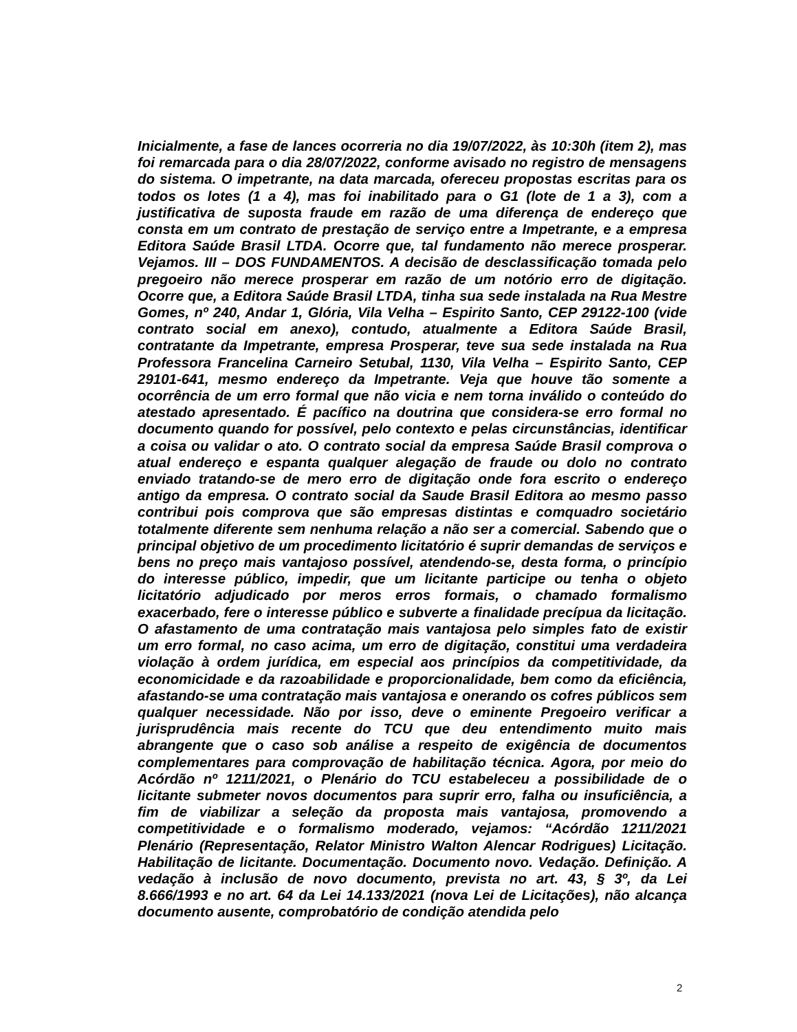Inicialmente, a fase de lances ocorreria no dia 19/07/2022, às 10:30h (item 2), mas foi remarcada para o dia 28/07/2022, conforme avisado no registro de mensagens do sistema. O impetrante, na data marcada, ofereceu propostas escritas para os todos os lotes (1 a 4), mas foi inabilitado para o G1 (lote de 1 a 3), com a justificativa de suposta fraude em razão de uma diferença de endereço que consta em um contrato de prestação de serviço entre a Impetrante, e a empresa Editora Saúde Brasil LTDA. Ocorre que, tal fundamento não merece prosperar. Vejamos. III – DOS FUNDAMENTOS. A decisão de desclassificação tomada pelo pregoeiro não merece prosperar em razão de um notório erro de digitação. Ocorre que, a Editora Saúde Brasil LTDA, tinha sua sede instalada na Rua Mestre Gomes, nº 240, Andar 1, Glória, Vila Velha – Espirito Santo, CEP 29122-100 (vide contrato social em anexo), contudo, atualmente a Editora Saúde Brasil, contratante da Impetrante, empresa Prosperar, teve sua sede instalada na Rua Professora Francelina Carneiro Setubal, 1130, Vila Velha – Espirito Santo, CEP 29101-641, mesmo endereço da Impetrante. Veja que houve tão somente a ocorrência de um erro formal que não vicia e nem torna inválido o conteúdo do atestado apresentado. É pacífico na doutrina que considera-se erro formal no documento quando for possível, pelo contexto e pelas circunstâncias, identificar a coisa ou validar o ato. O contrato social da empresa Saúde Brasil comprova o atual endereço e espanta qualquer alegação de fraude ou dolo no contrato enviado tratando-se de mero erro de digitação onde fora escrito o endereço antigo da empresa. O contrato social da Saude Brasil Editora ao mesmo passo contribui pois comprova que são empresas distintas e comquadro societário totalmente diferente sem nenhuma relação a não ser a comercial. Sabendo que o principal objetivo de um procedimento licitatório é suprir demandas de serviços e bens no preço mais vantajoso possível, atendendo-se, desta forma, o princípio do interesse público, impedir, que um licitante participe ou tenha o objeto licitatório adjudicado por meros erros formais, o chamado formalismo exacerbado, fere o interesse público e subverte a finalidade precípua da licitação. O afastamento de uma contratação mais vantajosa pelo simples fato de existir um erro formal, no caso acima, um erro de digitação, constitui uma verdadeira violação à ordem jurídica, em especial aos princípios da competitividade, da economicidade e da razoabilidade e proporcionalidade, bem como da eficiência, afastando-se uma contratação mais vantajosa e onerando os cofres públicos sem qualquer necessidade. Não por isso, deve o eminente Pregoeiro verificar a jurisprudência mais recente do TCU que deu entendimento muito mais abrangente que o caso sob análise a respeito de exigência de documentos complementares para comprovação de habilitação técnica. Agora, por meio do Acórdão nº 1211/2021, o Plenário do TCU estabeleceu a possibilidade de o licitante submeter novos documentos para suprir erro, falha ou insuficiência, a fim de viabilizar a seleção da proposta mais vantajosa, promovendo a competitividade e o formalismo moderado, vejamos: “Acórdão 1211/2021 Plenário (Representação, Relator Ministro Walton Alencar Rodrigues) Licitação. Habilitação de licitante. Documentação. Documento novo. Vedação. Definição. A vedação à inclusão de novo documento, prevista no art. 43, § 3º, da Lei 8.666/1993 e no art. 64 da Lei 14.133/2021 (nova Lei de Licitações), não alcança documento ausente, comprobatório de condição atendida pelo
2